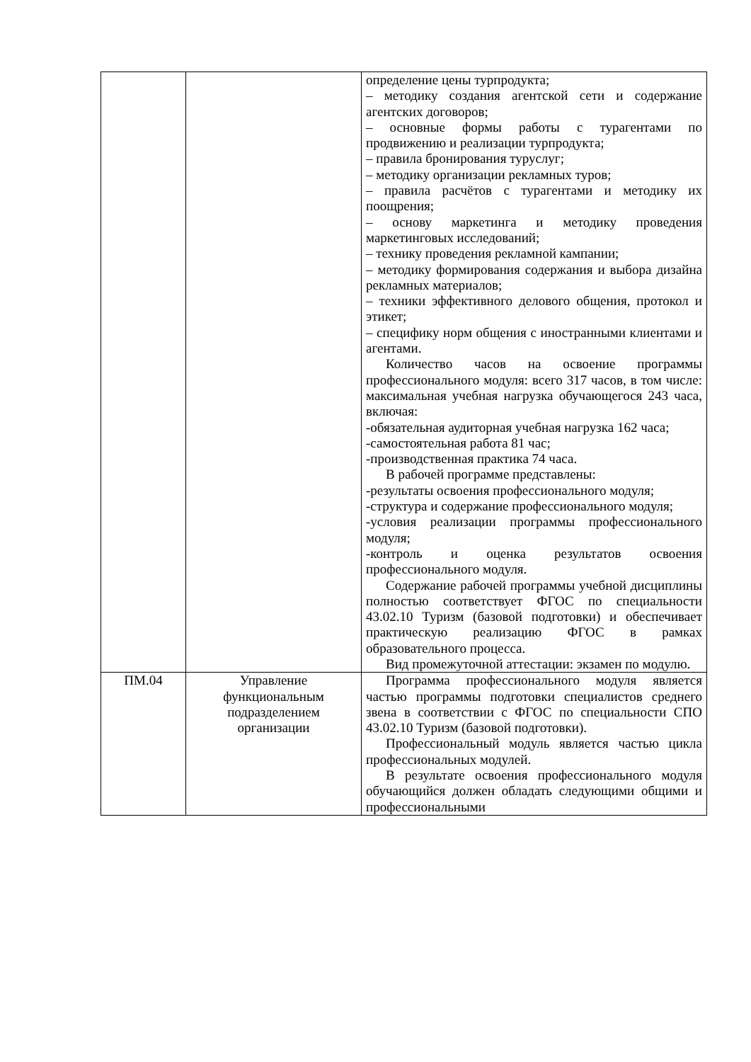| | | определение цены турпродукта; – методику создания агентской сети и содержание агентских договоров; – основные формы работы с турагентами по продвижению и реализации турпродукта; – правила бронирования туруслуг; – методику организации рекламных туров; – правила расчётов с турагентами и методику их поощрения; – основу маркетинга и методику проведения маркетинговых исследований; – технику проведения рекламной кампании; – методику формирования содержания и выбора дизайна рекламных материалов; – техники эффективного делового общения, протокол и этикет; – специфику норм общения с иностранными клиентами и агентами. Количество часов на освоение программы профессионального модуля: всего 317 часов, в том числе: максимальная учебная нагрузка обучающегося 243 часа, включая: -обязательная аудиторная учебная нагрузка 162 часа; -самостоятельная работа 81 час; -производственная практика 74 часа. В рабочей программе представлены: -результаты освоения профессионального модуля; -структура и содержание профессионального модуля; -условия реализации программы профессионального модуля; -контроль и оценка результатов освоения профессионального модуля. Содержание рабочей программы учебной дисциплины полностью соответствует ФГОС по специальности 43.02.10 Туризм (базовой подготовки) и обеспечивает практическую реализацию ФГОС в рамках образовательного процесса. Вид промежуточной аттестации: экзамен по модулю. |
| ПМ.04 | Управление функциональным подразделением организации | Программа профессионального модуля является частью программы подготовки специалистов среднего звена в соответствии с ФГОС по специальности СПО 43.02.10 Туризм (базовой подготовки). Профессиональный модуль является частью цикла профессиональных модулей. В результате освоения профессионального модуля обучающийся должен обладать следующими общими и профессиональными |